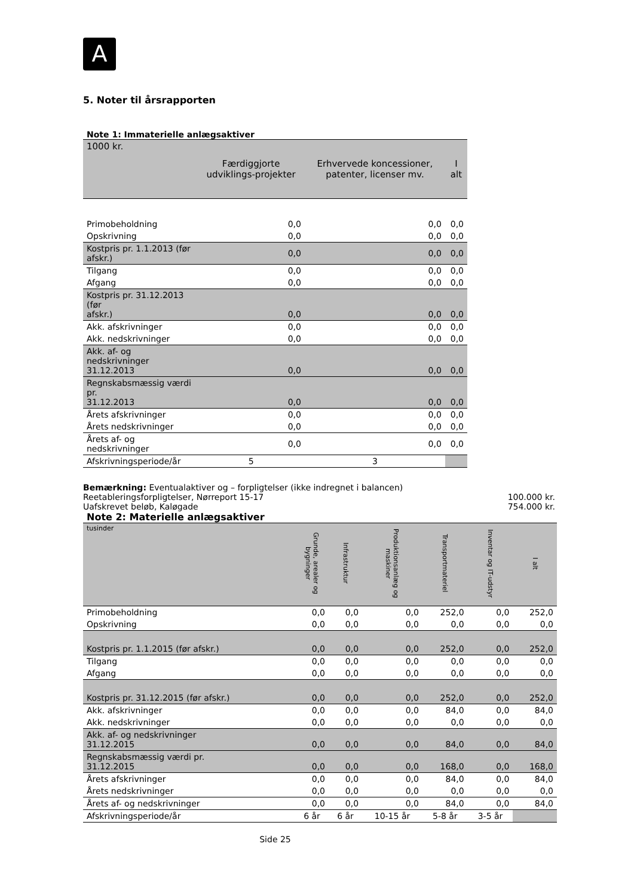A
5. Noter til årsrapporten
Note 1: Immaterielle anlægsaktiver
| 1000 kr. | Færdiggjorte udviklings-projekter | Erhvervede koncessioner, patenter, licenser mv. | I alt |
| --- | --- | --- | --- |
| Primobeholdning | 0,0 | 0,0 | 0,0 |
| Opskrivning | 0,0 | 0,0 | 0,0 |
| Kostpris pr. 1.1.2013 (før afskr.) | 0,0 | 0,0 | 0,0 |
| Tilgang | 0,0 | 0,0 | 0,0 |
| Afgang | 0,0 | 0,0 | 0,0 |
| Kostpris pr. 31.12.2013 (før afskr.) | 0,0 | 0,0 | 0,0 |
| Akk. afskrivninger | 0,0 | 0,0 | 0,0 |
| Akk. nedskrivninger | 0,0 | 0,0 | 0,0 |
| Akk. af- og nedskrivninger 31.12.2013 | 0,0 | 0,0 | 0,0 |
| Regnskabsmæssig værdi pr. 31.12.2013 | 0,0 | 0,0 | 0,0 |
| Årets afskrivninger | 0,0 | 0,0 | 0,0 |
| Årets nedskrivninger | 0,0 | 0,0 | 0,0 |
| Årets af- og nedskrivninger | 0,0 | 0,0 | 0,0 |
| Afskrivningsperiode/år | 5 | 3 | |
Bemærkning: Eventualaktiver og – forpligtelser (ikke indregnet i balancen)
Reetableringsforpligtelser, Nørreport 15-17 100.000 kr.
Uafskrevet beløb, Kaløgade 754.000 kr.
Note 2: Materielle anlægsaktiver
| tusinder | Grunde, arealer og bygninger | Infrastruktur | Produktionsanlæg og maskiner | Transportmateriel | Inventar og IT-udstyr | I alt |
| --- | --- | --- | --- | --- | --- | --- |
| Primobeholdning | 0,0 | 0,0 | 0,0 | 252,0 | 0,0 | 252,0 |
| Opskrivning | 0,0 | 0,0 | 0,0 | 0,0 | 0,0 | 0,0 |
| Kostpris pr. 1.1.2015 (før afskr.) | 0,0 | 0,0 | 0,0 | 252,0 | 0,0 | 252,0 |
| Tilgang | 0,0 | 0,0 | 0,0 | 0,0 | 0,0 | 0,0 |
| Afgang | 0,0 | 0,0 | 0,0 | 0,0 | 0,0 | 0,0 |
| Kostpris pr. 31.12.2015 (før afskr.) | 0,0 | 0,0 | 0,0 | 252,0 | 0,0 | 252,0 |
| Akk. afskrivninger | 0,0 | 0,0 | 0,0 | 84,0 | 0,0 | 84,0 |
| Akk. nedskrivninger | 0,0 | 0,0 | 0,0 | 0,0 | 0,0 | 0,0 |
| Akk. af- og nedskrivninger 31.12.2015 | 0,0 | 0,0 | 0,0 | 84,0 | 0,0 | 84,0 |
| Regnskabsmæssig værdi pr. 31.12.2015 | 0,0 | 0,0 | 0,0 | 168,0 | 0,0 | 168,0 |
| Årets afskrivninger | 0,0 | 0,0 | 0,0 | 84,0 | 0,0 | 84,0 |
| Årets nedskrivninger | 0,0 | 0,0 | 0,0 | 0,0 | 0,0 | 0,0 |
| Årets af- og nedskrivninger | 0,0 | 0,0 | 0,0 | 84,0 | 0,0 | 84,0 |
| Afskrivningsperiode/år | 6 år | 6 år | 10-15 år | 5-8 år | 3-5 år | |
Side 25